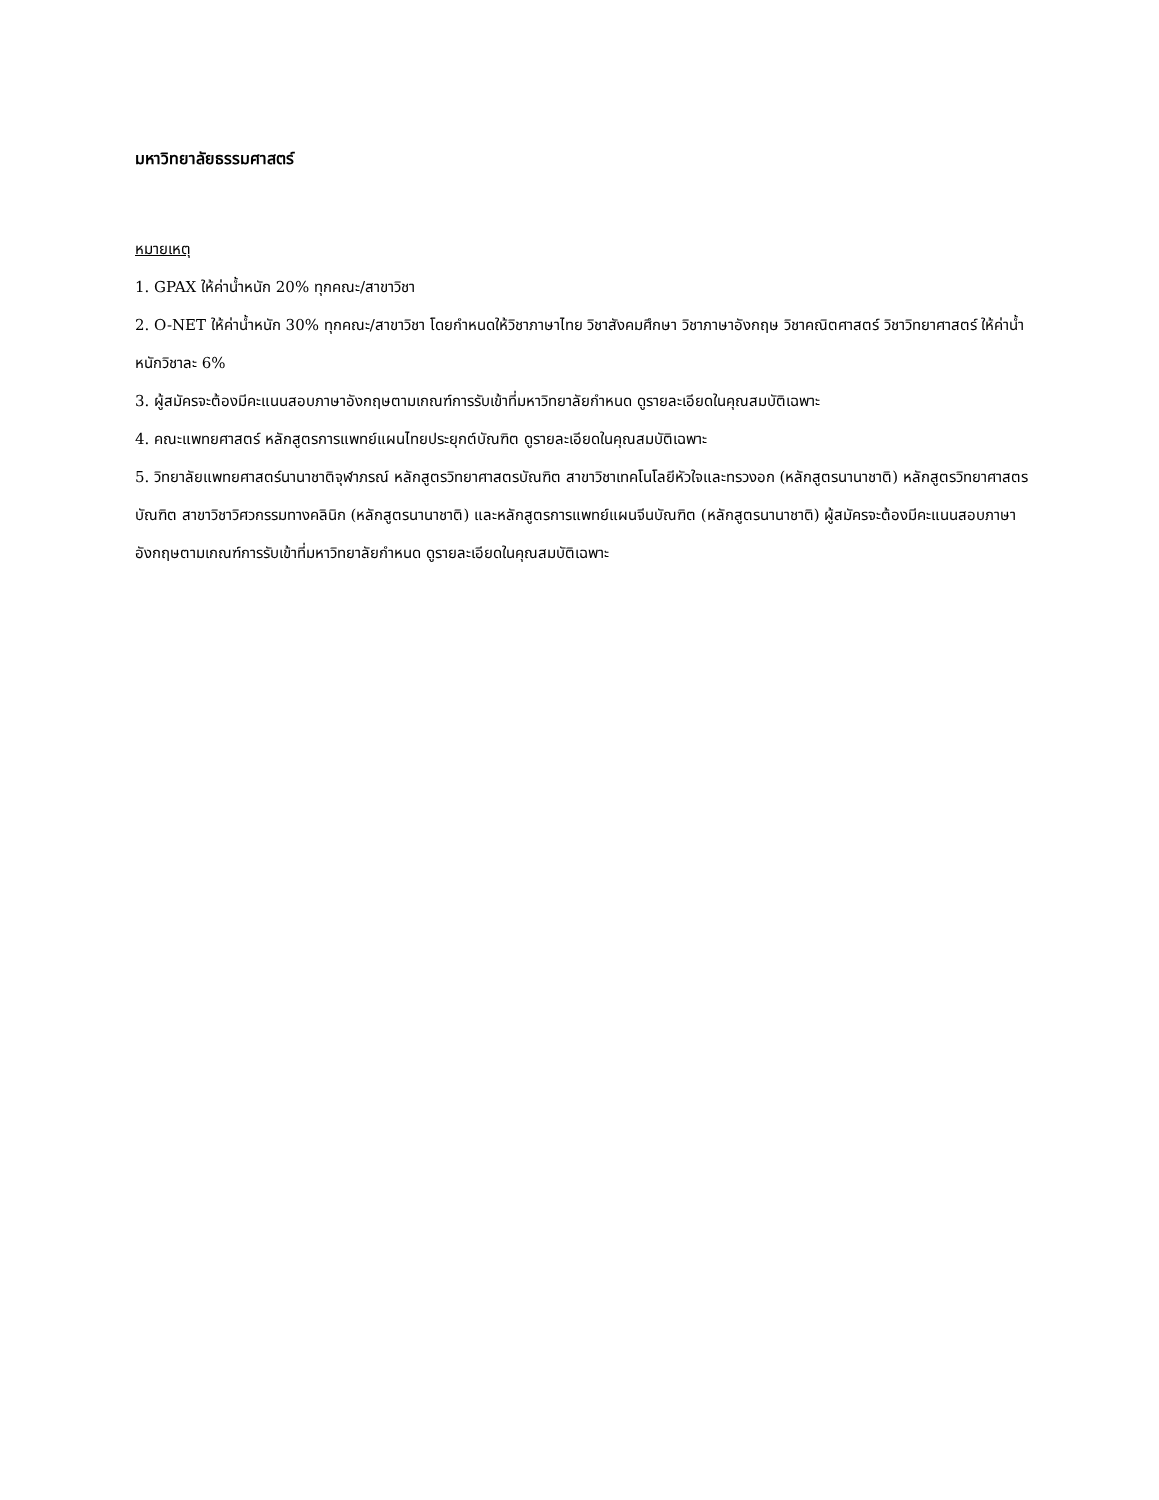มหาวิทยาลัยธรรมศาสตร์
หมายเหตุ
1. GPAX ให้ค่าน้ำหนัก 20% ทุกคณะ/สาขาวิชา
2. O-NET ให้ค่าน้ำหนัก 30% ทุกคณะ/สาขาวิชา โดยกำหนดให้วิชาภาษาไทย วิชาสังคมศึกษา วิชาภาษาอังกฤษ วิชาคณิตศาสตร์ วิชาวิทยาศาสตร์ ให้ค่าน้ำหนักวิชาละ 6%
3. ผู้สมัครจะต้องมีคะแนนสอบภาษาอังกฤษตามเกณฑ์การรับเข้าที่มหาวิทยาลัยกำหนด ดูรายละเอียดในคุณสมบัติเฉพาะ
4. คณะแพทยศาสตร์ หลักสูตรการแพทย์แผนไทยประยุกต์บัณฑิต ดูรายละเอียดในคุณสมบัติเฉพาะ
5. วิทยาลัยแพทยศาสตร์นานาชาติจุฬาภรณ์ หลักสูตรวิทยาศาสตรบัณฑิต สาขาวิชาเทคโนโลยีหัวใจและทรวงอก (หลักสูตรนานาชาติ) หลักสูตรวิทยาศาสตรบัณฑิต สาขาวิชาวิศวกรรมทางคลินิก (หลักสูตรนานาชาติ) และหลักสูตรการแพทย์แผนจีนบัณฑิต (หลักสูตรนานาชาติ) ผู้สมัครจะต้องมีคะแนนสอบภาษาอังกฤษตามเกณฑ์การรับเข้าที่มหาวิทยาลัยกำหนด ดูรายละเอียดในคุณสมบัติเฉพาะ